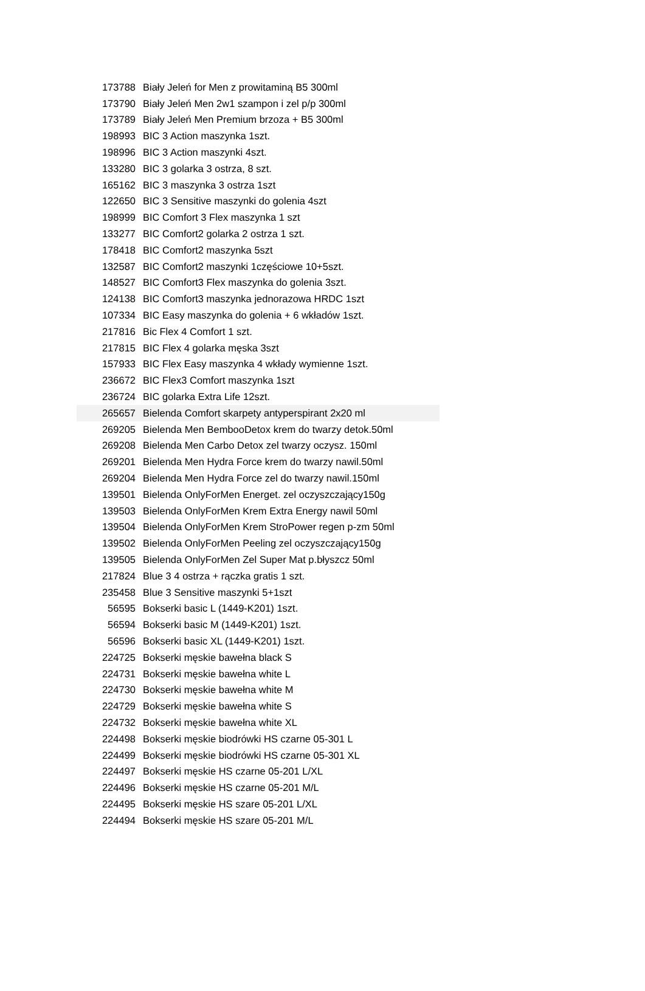| 173788 | Biały Jeleń for Men z prowitaminą B5 300ml |
| 173790 | Biały Jeleń Men 2w1 szampon i zel p/p 300ml |
| 173789 | Biały Jeleń Men Premium brzoza + B5 300ml |
| 198993 | BIC 3 Action maszynka 1szt. |
| 198996 | BIC 3 Action maszynki 4szt. |
| 133280 | BIC 3 golarka 3 ostrza, 8 szt. |
| 165162 | BIC 3 maszynka 3 ostrza 1szt |
| 122650 | BIC 3 Sensitive maszynki do golenia 4szt |
| 198999 | BIC Comfort 3 Flex maszynka 1 szt |
| 133277 | BIC Comfort2 golarka 2 ostrza 1 szt. |
| 178418 | BIC Comfort2 maszynka 5szt |
| 132587 | BIC Comfort2 maszynki 1częściowe 10+5szt. |
| 148527 | BIC Comfort3 Flex maszynka do golenia 3szt. |
| 124138 | BIC Comfort3 maszynka jednorazowa HRDC 1szt |
| 107334 | BIC Easy maszynka do golenia + 6 wkładów 1szt. |
| 217816 | Bic Flex 4 Comfort 1 szt. |
| 217815 | BIC Flex 4 golarka męska 3szt |
| 157933 | BIC Flex Easy maszynka 4 wkłady wymienne 1szt. |
| 236672 | BIC Flex3 Comfort maszynka 1szt |
| 236724 | BIC golarka Extra Life 12szt. |
| 265657 | Bielenda Comfort skarpety antyperspirant 2x20 ml |
| 269205 | Bielenda Men BembooDetox krem do twarzy detok.50ml |
| 269208 | Bielenda Men Carbo Detox zel twarzy oczysz. 150ml |
| 269201 | Bielenda Men Hydra Force krem do twarzy nawil.50ml |
| 269204 | Bielenda Men Hydra Force zel do twarzy nawil.150ml |
| 139501 | Bielenda OnlyForMen Energet. zel oczyszczający150g |
| 139503 | Bielenda OnlyForMen Krem Extra Energy nawil 50ml |
| 139504 | Bielenda OnlyForMen Krem StroPower regen p-zm 50ml |
| 139502 | Bielenda OnlyForMen Peeling zel oczyszczający150g |
| 139505 | Bielenda OnlyForMen Zel Super Mat p.błyszcz 50ml |
| 217824 | Blue 3 4 ostrza + rączka gratis 1 szt. |
| 235458 | Blue 3 Sensitive maszynki 5+1szt |
| 56595 | Bokserki basic L (1449-K201) 1szt. |
| 56594 | Bokserki basic M (1449-K201) 1szt. |
| 56596 | Bokserki basic XL (1449-K201) 1szt. |
| 224725 | Bokserki męskie bawełna black S |
| 224731 | Bokserki męskie bawełna white L |
| 224730 | Bokserki męskie bawełna white M |
| 224729 | Bokserki męskie bawełna white S |
| 224732 | Bokserki męskie bawełna white XL |
| 224498 | Bokserki męskie biodrówki HS czarne 05-301 L |
| 224499 | Bokserki męskie biodrówki HS czarne 05-301 XL |
| 224497 | Bokserki męskie HS czarne 05-201 L/XL |
| 224496 | Bokserki męskie HS czarne 05-201 M/L |
| 224495 | Bokserki męskie HS szare 05-201 L/XL |
| 224494 | Bokserki męskie HS szare 05-201 M/L |